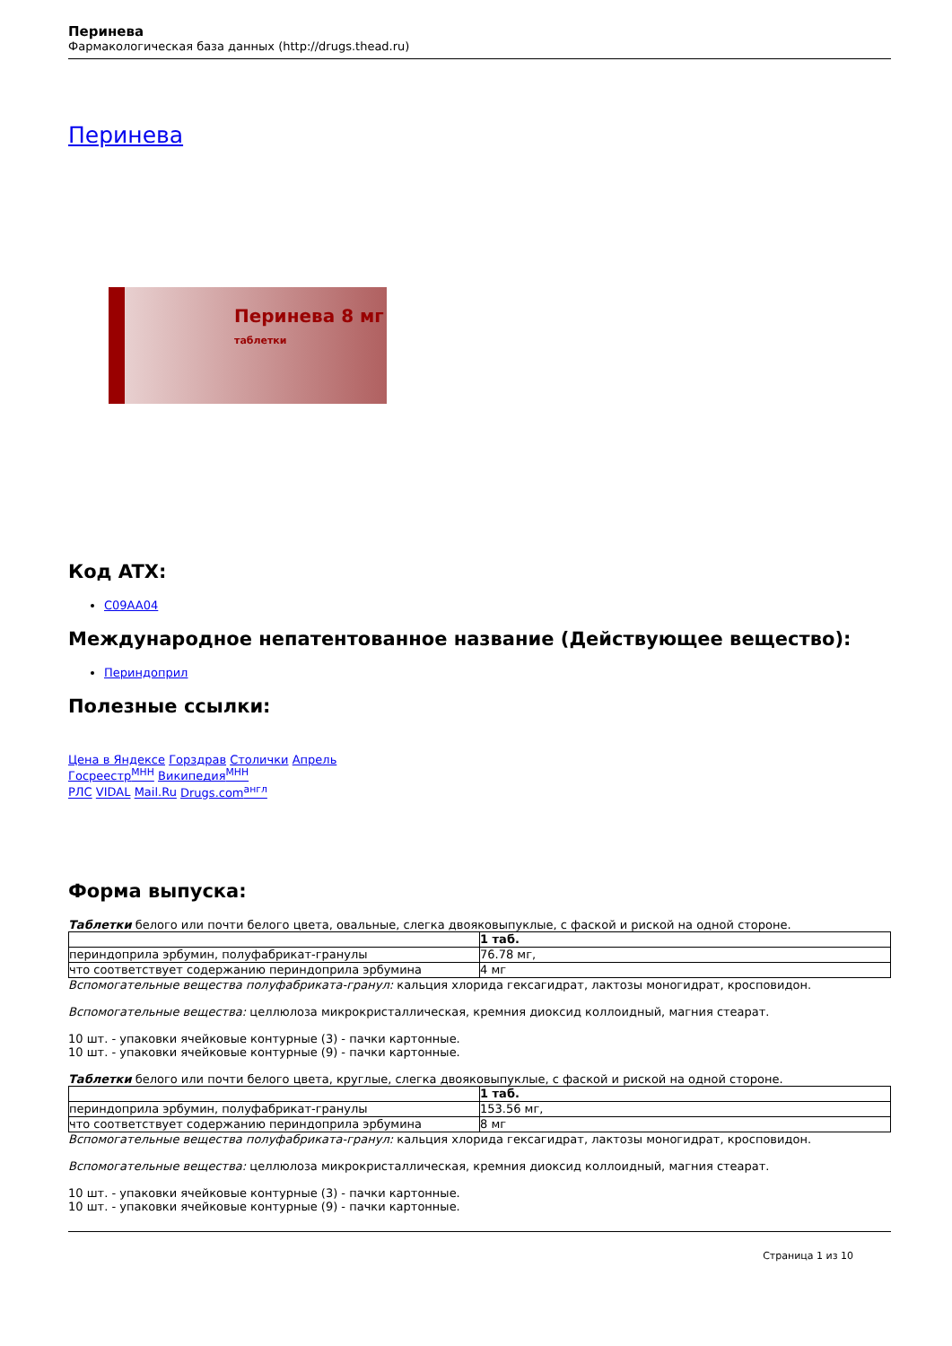Перинева
Фармакологическая база данных (http://drugs.thead.ru)
Перинева
Перинева 8 мг
таблетки
Код ATX:
C09AA04
Международное непатентованное название (Действующее вещество):
Периндоприл
Полезные ссылки:
Цена в Яндексе Горздрав Столички Апрель
Госреестр<sup>МНН</sup> Википедия<sup>МНН</sup>
РЛС VIDAL Mail.Ru Drugs.com<sup>англ</sup>
Форма выпуска:
Таблетки белого или почти белого цвета, овальные, слегка двояковыпуклые, с фаской и риской на одной стороне.
| | 1 таб. |
| периндоприла эрбумин, полуфабрикат-гранулы | 76.78 мг, |
| что соответствует содержанию периндоприла эрбумина | 4 мг |
Вспомогательные вещества полуфабриката-гранул: кальция хлорида гексагидрат, лактозы моногидрат, кросповидон.
Вспомогательные вещества: целлюлоза микрокристаллическая, кремния диоксид коллоидный, магния стеарат.
10 шт. - упаковки ячейковые контурные (3) - пачки картонные.
10 шт. - упаковки ячейковые контурные (9) - пачки картонные.
Таблетки белого или почти белого цвета, круглые, слегка двояковыпуклые, с фаской и риской на одной стороне.
| | 1 таб. |
| периндоприла эрбумин, полуфабрикат-гранулы | 153.56 мг, |
| что соответствует содержанию периндоприла эрбумина | 8 мг |
Вспомогательные вещества полуфабриката-гранул: кальция хлорида гексагидрат, лактозы моногидрат, кросповидон.
Вспомогательные вещества: целлюлоза микрокристаллическая, кремния диоксид коллоидный, магния стеарат.
10 шт. - упаковки ячейковые контурные (3) - пачки картонные.
10 шт. - упаковки ячейковые контурные (9) - пачки картонные.
Страница 1 из 10